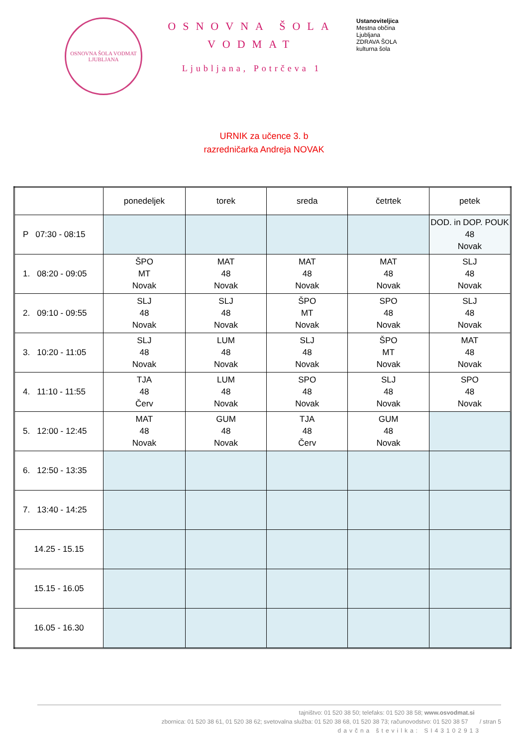OSNOVNA ŠOLA VODMAT
LJUBLJANA
OSNOVNA ŠOLA
VODMAT
Ljubljana, Potrčeva 1
Ustanoviteljica
Mestna občina
Ljubljana
ZDRAVA ŠOLA
kulturna šola
URNIK za učence 3. b
razredničarka Andreja NOVAK
| | ponedeljek | torek | sreda | četrtek | petek |
| --- | --- | --- | --- | --- | --- |
| P 07:30 - 08:15 | | | | | DOD. in DOP. POUK 48 Novak |
| 1. 08:20 - 09:05 | ŠPO MT Novak | MAT 48 Novak | MAT 48 Novak | MAT 48 Novak | SLJ 48 Novak |
| 2. 09:10 - 09:55 | SLJ 48 Novak | SLJ 48 Novak | ŠPO MT Novak | SPO 48 Novak | SLJ 48 Novak |
| 3. 10:20 - 11:05 | SLJ 48 Novak | LUM 48 Novak | SLJ 48 Novak | ŠPO MT Novak | MAT 48 Novak |
| 4. 11:10 - 11:55 | TJA 48 Červ | LUM 48 Novak | SPO 48 Novak | SLJ 48 Novak | SPO 48 Novak |
| 5. 12:00 - 12:45 | MAT 48 Novak | GUM 48 Novak | TJA 48 Červ | GUM 48 Novak | |
| 6. 12:50 - 13:35 | | | | | |
| 7. 13:40 - 14:25 | | | | | |
| 14.25 - 15.15 | | | | | |
| 15.15 - 16.05 | | | | | |
| 16.05 - 16.30 | | | | | |
tajništvo: 01 520 38 50; telefaks: 01 520 38 58; www.osvodmat.si
zbornica: 01 520 38 61, 01 520 38 62; svetovalna služba: 01 520 38 68, 01 520 38 73; računovodstvo: 01 520 38 57 / stran 5
davčna številka: SI43102913